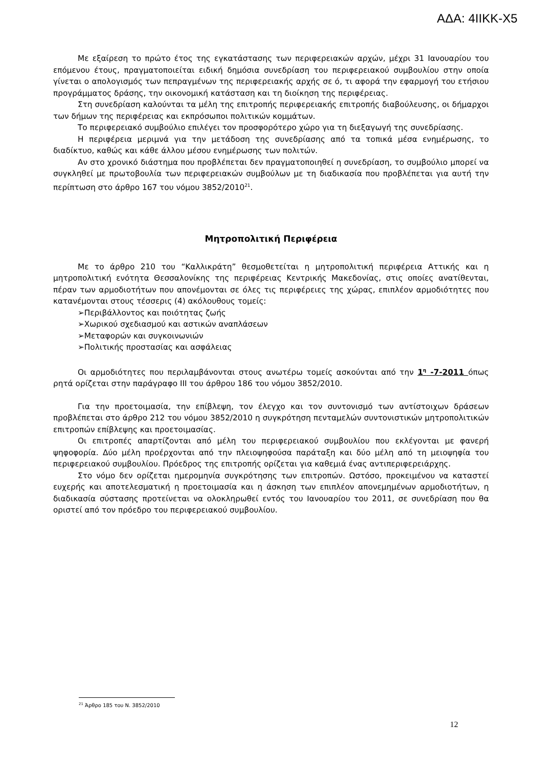ΑΔΑ: 4ΙΙΚΚ-Χ5
Με εξαίρεση το πρώτο έτος της εγκατάστασης των περιφερειακών αρχών, μέχρι 31 Ιανουαρίου του επόμενου έτους, πραγματοποιείται ειδική δημόσια συνεδρίαση του περιφερειακού συμβουλίου στην οποία γίνεται ο απολογισμός των πεπραγμένων της περιφερειακής αρχής σε ό, τι αφορά την εφαρμογή του ετήσιου προγράμματος δράσης, την οικονομική κατάσταση και τη διοίκηση της περιφέρειας.
Στη συνεδρίαση καλούνται τα μέλη της επιτροπής περιφερειακής επιτροπής διαβούλευσης, οι δήμαρχοι των δήμων της περιφέρειας και εκπρόσωποι πολιτικών κομμάτων.
Το περιφερειακό συμβούλιο επιλέγει τον προσφορότερο χώρο για τη διεξαγωγή της συνεδρίασης.
Η περιφέρεια μεριμνά για την μετάδοση της συνεδρίασης από τα τοπικά μέσα ενημέρωσης, το διαδίκτυο, καθώς και κάθε άλλου μέσου ενημέρωσης των πολιτών.
Αν στο χρονικό διάστημα που προβλέπεται δεν πραγματοποιηθεί η συνεδρίαση, το συμβούλιο μπορεί να συγκληθεί με πρωτοβουλία των περιφερειακών συμβούλων με τη διαδικασία που προβλέπεται για αυτή την περίπτωση στο άρθρο 167 του νόμου 3852/2010<sup>21</sup>.
Μητροπολιτική Περιφέρεια
Με το άρθρο 210 του “Καλλικράτη” θεσμοθετείται η μητροπολιτική περιφέρεια Αττικής και η μητροπολιτική ενότητα Θεσσαλονίκης της περιφέρειας Κεντρικής Μακεδονίας, στις οποίες ανατίθενται, πέραν των αρμοδιοτήτων που απονέμονται σε όλες τις περιφέρειες της χώρας, επιπλέον αρμοδιότητες που κατανέμονται στους τέσσερις (4) ακόλουθους τομείς:
➢Περιβάλλοντος και ποιότητας ζωής
➢Χωρικού σχεδιασμού και αστικών αναπλάσεων
➢Μεταφορών και συγκοινωνιών
➢Πολιτικής προστασίας και ασφάλειας
Οι αρμοδιότητες που περιλαμβάνονται στους ανωτέρω τομείς ασκούνται από την 1<sup>η</sup> -7-2011 όπως ρητά ορίζεται στην παράγραφο ΙΙΙ του άρθρου 186 του νόμου 3852/2010.
Για την προετοιμασία, την επίβλεψη, τον έλεγχο και τον συντονισμό των αντίστοιχων δράσεων προβλέπεται στο άρθρο 212 του νόμου 3852/2010 η συγκρότηση πενταμελών συντονιστικών μητροπολιτικών επιτροπών επίβλεψης και προετοιμασίας.
Οι επιτροπές απαρτίζονται από μέλη του περιφερειακού συμβουλίου που εκλέγονται με φανερή ψηφοφορία. Δύο μέλη προέρχονται από την πλειοψηφούσα παράταξη και δύο μέλη από τη μειοψηφία του περιφερειακού συμβουλίου. Πρόεδρος της επιτροπής ορίζεται για καθεμιά ένας αντιπεριφερειάρχης.
Στο νόμο δεν ορίζεται ημερομηνία συγκρότησης των επιτροπών. Ωστόσο, προκειμένου να καταστεί ευχερής και αποτελεσματική η προετοιμασία και η άσκηση των επιπλέον απονεμημένων αρμοδιοτήτων, η διαδικασία σύστασης προτείνεται να ολοκληρωθεί εντός του Ιανουαρίου του 2011, σε συνεδρίαση που θα οριστεί από τον πρόεδρο του περιφερειακού συμβουλίου.
<sup>21</sup> Άρθρο 185 του Ν. 3852/2010
12